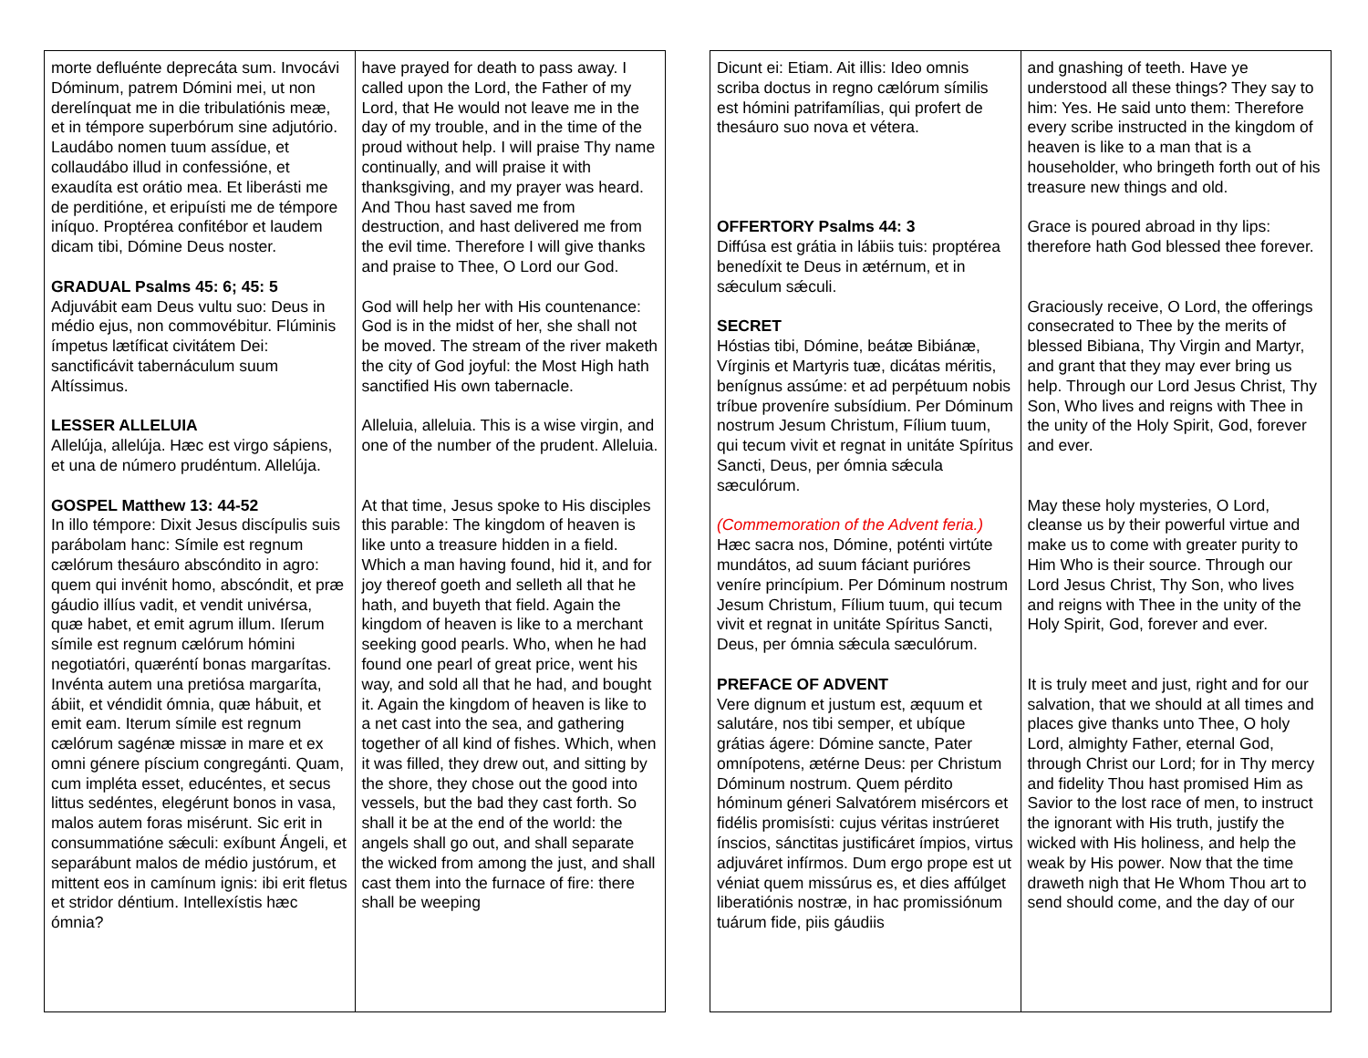| morte defluénte deprecáta sum. Invocávi Dóminum, patrem Dómini mei, ut non derelínquat me in die tribulatiónis meæ, et in témpore superbórum sine adjutório. Laudábo nomen tuum assídue, et collaudábo illud in confessióne, et exaudíta est orátio mea. Et liberásti me de perditióne, et eripuísti me de témpore iníquo. Proptérea confitébor et laudem dicam tibi, Dómine Deus noster. GRADUAL Psalms 45: 6; 45: 5 Adjuvábit eam Deus vultu suo: Deus in médio ejus, non commovébitur. Flúminis ímpetus lætíficat civitátem Dei: sanctificávit tabernáculum suum Altíssimus. LESSER ALLELUIA Allelúja, allelúja. Hæc est virgo sápiens, et una de número prudéntum. Allelúja. GOSPEL Matthew 13: 44-52 In illo témpore: Dixit Jesus discípulis suis parábolam hanc: Símile est regnum cælórum thesáuro abscóndito in agro: quem qui invénit homo, abscóndit, et præ gáudio illíus vadit, et vendit univérsa, quæ habet, et emit agrum illum. Iſerum símile est regnum cælórum hómini negotiatóri, quæréntí bonas margarítas. Invénta autem una pretiósa margaríta, ábiit, et véndidit ómnia, quæ hábuit, et emit eam. Iterum símile est regnum cælórum sagénæ missæ in mare et ex omni génere píscium congregánti. Quam, cum impléta esset, educéntes, et secus littus sedéntes, elegérunt bonos in vasa, malos autem foras misérunt. Sic erit in consummatióne sǽculi: exíbunt Ángeli, et separábunt malos de médio justórum, et mittent eos in camínum ignis: ibi erit fletus et stridor déntium. Intellexístis hæc ómnia? | have prayed for death to pass away. I called upon the Lord, the Father of my Lord, that He would not leave me in the day of my trouble, and in the time of the proud without help. I will praise Thy name continually, and will praise it with thanksgiving, and my prayer was heard. And Thou hast saved me from destruction, and hast delivered me from the evil time. Therefore I will give thanks and praise to Thee, O Lord our God. God will help her with His countenance: God is in the midst of her, she shall not be moved. The stream of the river maketh the city of God joyful: the Most High hath sanctified His own tabernacle. Alleluia, alleluia. This is a wise virgin, and one of the number of the prudent. Alleluia. At that time, Jesus spoke to His disciples this parable: The kingdom of heaven is like unto a treasure hidden in a field. Which a man having found, hid it, and for joy thereof goeth and selleth all that he hath, and buyeth that field. Again the kingdom of heaven is like to a merchant seeking good pearls. Who, when he had found one pearl of great price, went his way, and sold all that he had, and bought it. Again the kingdom of heaven is like to a net cast into the sea, and gathering together of all kind of fishes. Which, when it was filled, they drew out, and sitting by the shore, they chose out the good into vessels, but the bad they cast forth. So shall it be at the end of the world: the angels shall go out, and shall separate the wicked from among the just, and shall cast them into the furnace of fire: there shall be weeping |
| Dicunt ei: Etiam. Ait illis: Ideo omnis scriba doctus in regno cælórum símilis est hómini patrifamílias, qui profert de thesáuro suo nova et vétera. OFFERTORY Psalms 44: 3 Diffúsa est grátia in lábiis tuis: proptérea benedíxit te Deus in ætérnum, et in sǽculum sǽculi. SECRET Hóstias tibi, Dómine, beátæ Bibiánæ, Vírginis et Martyris tuæ, dicátas méritis, benígnus assúme: et ad perpétuum nobis tríbue proveníre subsídium. Per Dóminum nostrum Jesum Christum, Fílium tuum, qui tecum vivit et regnat in unitáte Spíritus Sancti, Deus, per ómnia sǽcula sæculórum. (Commemoration of the Advent feria.) Hæc sacra nos, Dómine, poténti virtúte mundátos, ad suum fáciant purióres veníre princípium. Per Dóminum nostrum Jesum Christum, Fílium tuum, qui tecum vivit et regnat in unitáte Spíritus Sancti, Deus, per ómnia sǽcula sæculórum. PREFACE OF ADVENT Vere dignum et justum est, æquum et salutáre, nos tibi semper, et ubíque grátias ágere: Dómine sancte, Pater omnípotens, ætérne Deus: per Christum Dóminum nostrum. Quem pérdito hóminum géneri Salvatórem misércors et fidélis promisísti: cujus véritas instrúeret ínscios, sánctitas justificáret ímpios, virtus adjuváret infírmos. Dum ergo prope est ut véniat quem missúrus es, et dies affúlget liberatiónis nostræ, in hac promissiónum tuárum fide, piis gáudiis | and gnashing of teeth. Have ye understood all these things? They say to him: Yes. He said unto them: Therefore every scribe instructed in the kingdom of heaven is like to a man that is a householder, who bringeth forth out of his treasure new things and old. Grace is poured abroad in thy lips: therefore hath God blessed thee forever. Graciously receive, O Lord, the offerings consecrated to Thee by the merits of blessed Bibiana, Thy Virgin and Martyr, and grant that they may ever bring us help. Through our Lord Jesus Christ, Thy Son, Who lives and reigns with Thee in the unity of the Holy Spirit, God, forever and ever. May these holy mysteries, O Lord, cleanse us by their powerful virtue and make us to come with greater purity to Him Who is their source. Through our Lord Jesus Christ, Thy Son, who lives and reigns with Thee in the unity of the Holy Spirit, God, forever and ever. It is truly meet and just, right and for our salvation, that we should at all times and places give thanks unto Thee, O holy Lord, almighty Father, eternal God, through Christ our Lord; for in Thy mercy and fidelity Thou hast promised Him as Savior to the lost race of men, to instruct the ignorant with His truth, justify the wicked with His holiness, and help the weak by His power. Now that the time draweth nigh that He Whom Thou art to send should come, and the day of our |